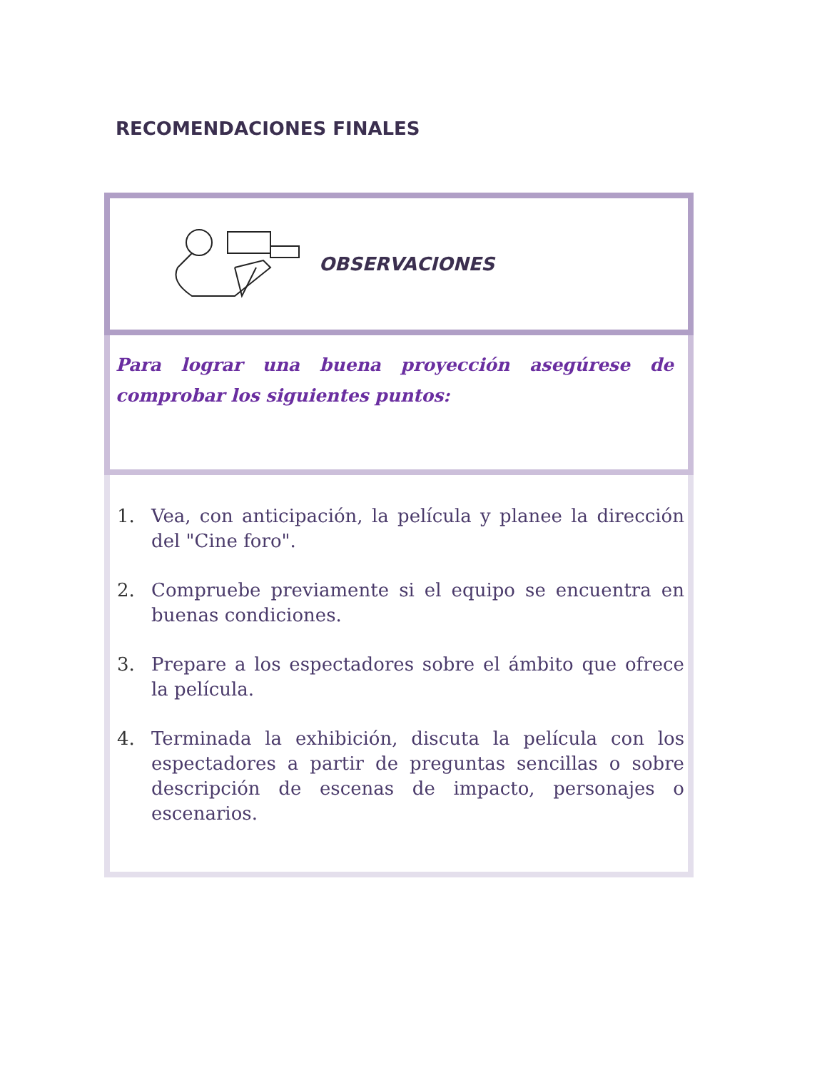RECOMENDACIONES FINALES
OBSERVACIONES
Para lograr una buena proyección asegúrese de comprobar los siguientes puntos:
1. Vea, con anticipación, la película y planee la dirección del "Cine foro".
2. Compruebe previamente si el equipo se encuentra en buenas condiciones.
3. Prepare a los espectadores sobre el ámbito que ofrece la película.
4. Terminada la exhibición, discuta la película con los espectadores a partir de preguntas sencillas o sobre descripción de escenas de impacto, personajes o escenarios.